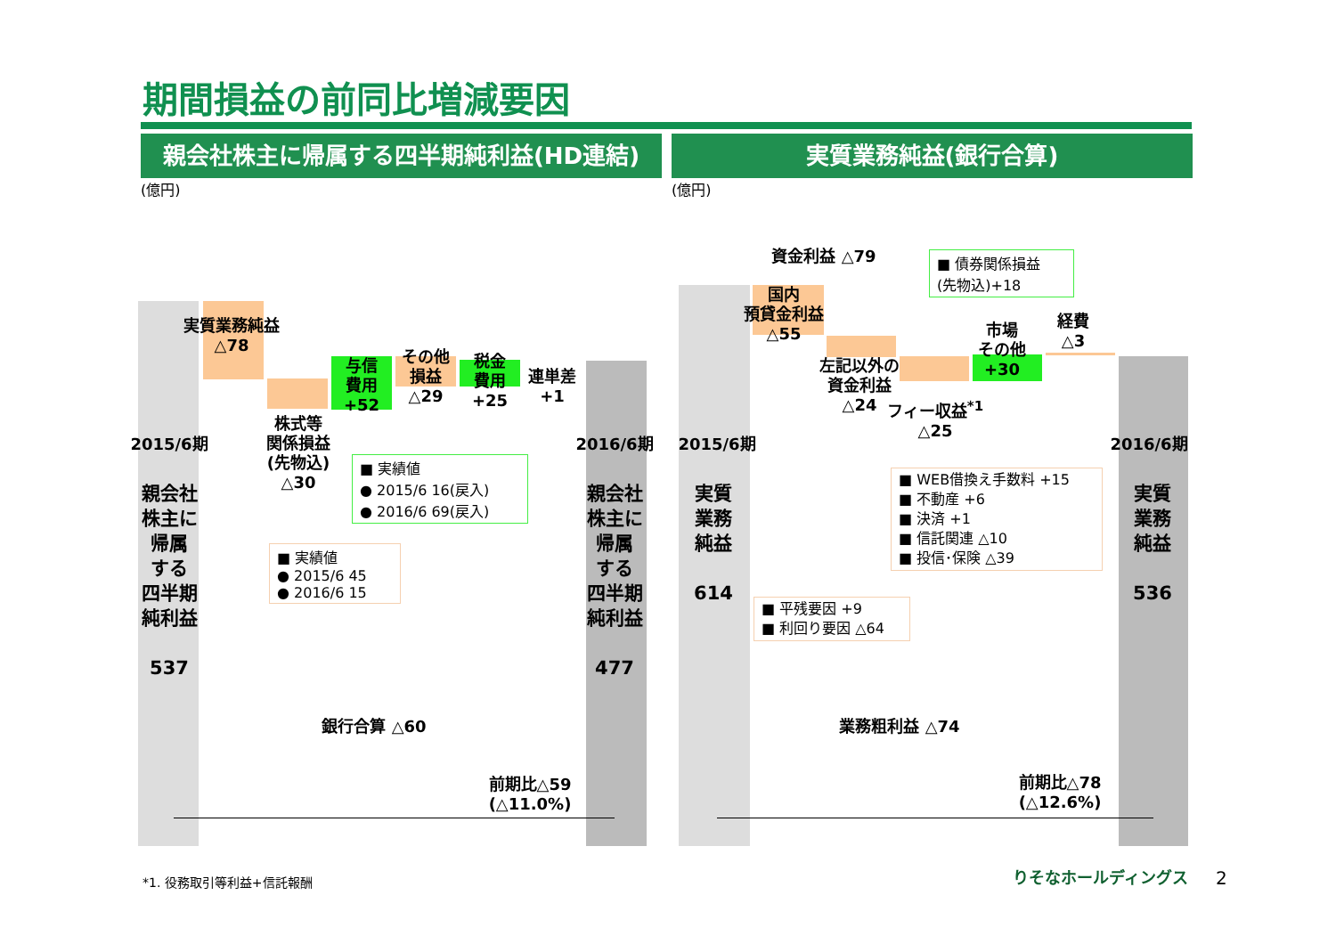期間損益の前同比増減要因
親会社株主に帰属する四半期純利益(HD連結) 実質業務純益(銀行合算)
(億円) (億円)
2015/6期
親会社
株主に
帰属
する
四半期
純利益
537
実質業務純益
△78
株式等
関係損益
(先物込)
△30
与信
費用
+52
その他
損益
△29
税金
費用
+25
連単差
+1
2016/6期
親会社
株主に
帰属
する
四半期
純利益
477
■ 実績値
● 2015/6 16(戻入)
● 2016/6 69(戻入)
■ 実績値
● 2015/6 45
● 2016/6 15
銀行合算 △60
前期比△59
(△11.0%)
2015/6期
実質
業務
純益
614
資金利益 △79
国内
預貸金利益
△55
左記以外の
資金利益
△24
フィー収益<sup>*1</sup>
△25
市場
その他
+30
経費
△3
■ 債券関係損益
(先物込)+18
2016/6期
実質
業務
純益
536
■ WEB借換え手数料 +15
■ 不動産 +6
■ 決済 +1
■ 信託関連 △10
■ 投信･保険 △39
■ 平残要因 +9
■ 利回り要因 △64
業務粗利益 △74
前期比△78
(△12.6%)
*1. 役務取引等利益+信託報酬 りそなホールディングス 2